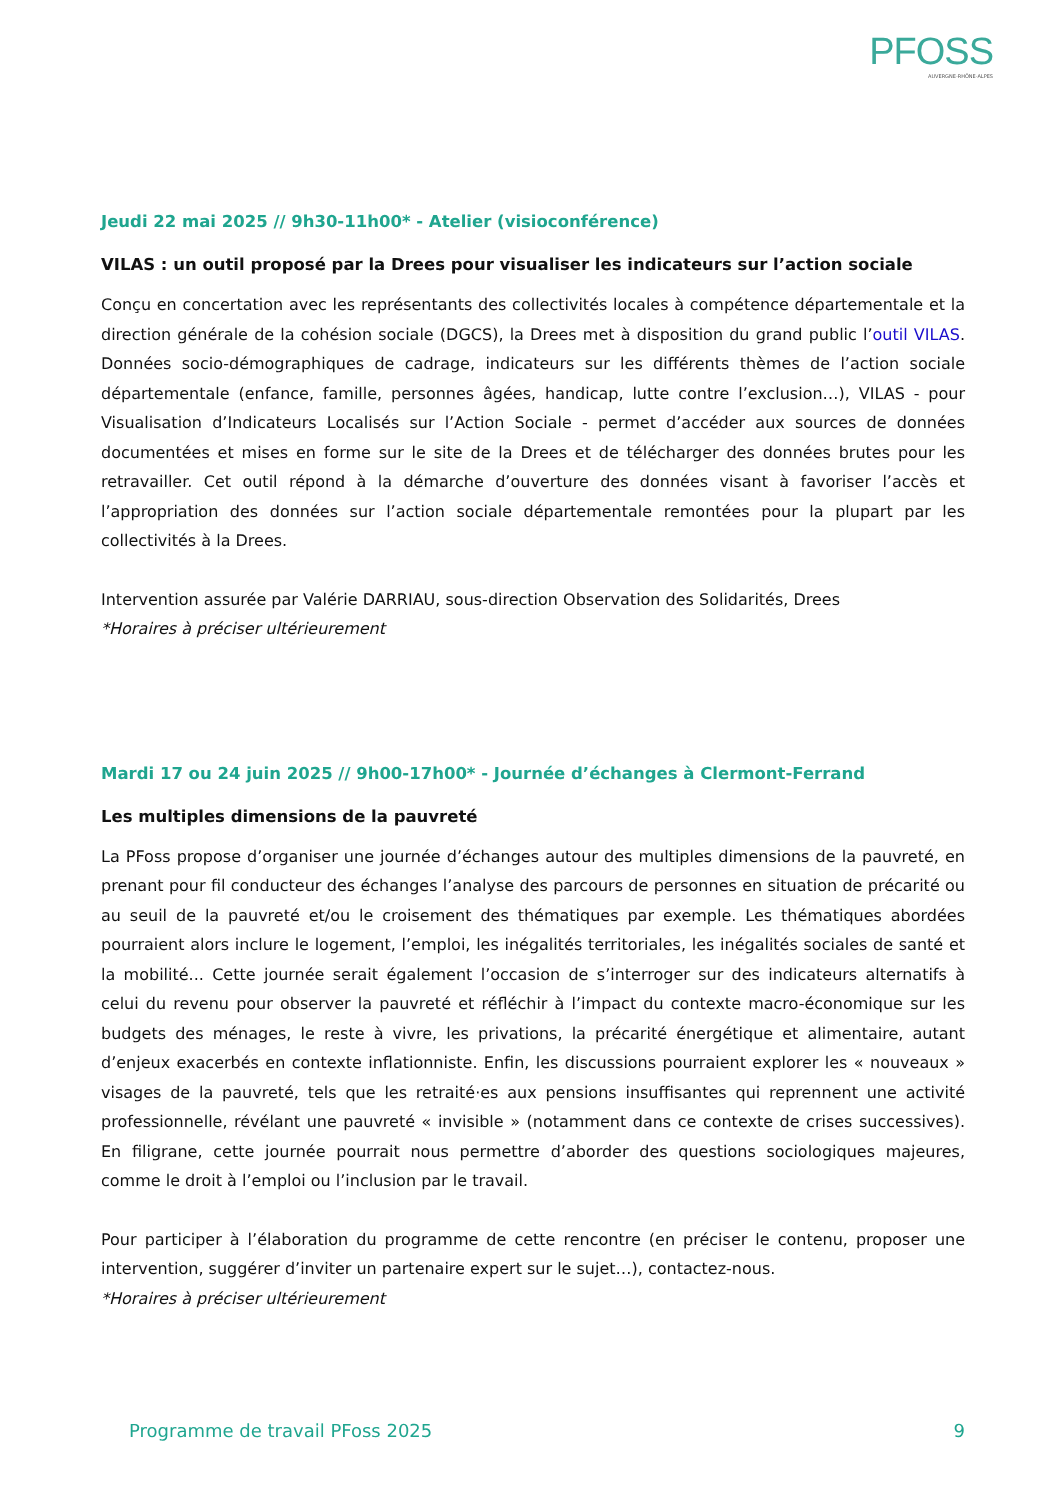PFOSS
AUVERGNE-RHÔNE-ALPES
Jeudi 22 mai 2025 // 9h30-11h00* - Atelier (visioconférence)
VILAS : un outil proposé par la Drees pour visualiser les indicateurs sur l’action sociale
Conçu en concertation avec les représentants des collectivités locales à compétence départementale et la direction générale de la cohésion sociale (DGCS), la Drees met à disposition du grand public l’outil VILAS. Données socio-démographiques de cadrage, indicateurs sur les différents thèmes de l’action sociale départementale (enfance, famille, personnes âgées, handicap, lutte contre l’exclusion…), VILAS - pour Visualisation d’Indicateurs Localisés sur l’Action Sociale - permet d’accéder aux sources de données documentées et mises en forme sur le site de la Drees et de télécharger des données brutes pour les retravailler. Cet outil répond à la démarche d’ouverture des données visant à favoriser l’accès et l’appropriation des données sur l’action sociale départementale remontées pour la plupart par les collectivités à la Drees.
Intervention assurée par Valérie DARRIAU, sous-direction Observation des Solidarités, Drees
*Horaires à préciser ultérieurement
Mardi 17 ou 24 juin 2025 // 9h00-17h00* - Journée d’échanges à Clermont-Ferrand
Les multiples dimensions de la pauvreté
La PFoss propose d’organiser une journée d’échanges autour des multiples dimensions de la pauvreté, en prenant pour fil conducteur des échanges l’analyse des parcours de personnes en situation de précarité ou au seuil de la pauvreté et/ou le croisement des thématiques par exemple. Les thématiques abordées pourraient alors inclure le logement, l’emploi, les inégalités territoriales, les inégalités sociales de santé et la mobilité... Cette journée serait également l’occasion de s’interroger sur des indicateurs alternatifs à celui du revenu pour observer la pauvreté et réfléchir à l’impact du contexte macro-économique sur les budgets des ménages, le reste à vivre, les privations, la précarité énergétique et alimentaire, autant d’enjeux exacerbés en contexte inflationniste. Enfin, les discussions pourraient explorer les « nouveaux » visages de la pauvreté, tels que les retraité·es aux pensions insuffisantes qui reprennent une activité professionnelle, révélant une pauvreté « invisible » (notamment dans ce contexte de crises successives). En filigrane, cette journée pourrait nous permettre d’aborder des questions sociologiques majeures, comme le droit à l’emploi ou l’inclusion par le travail.
Pour participer à l’élaboration du programme de cette rencontre (en préciser le contenu, proposer une intervention, suggérer d’inviter un partenaire expert sur le sujet…), contactez-nous.
*Horaires à préciser ultérieurement
Programme de travail PFoss 2025 9